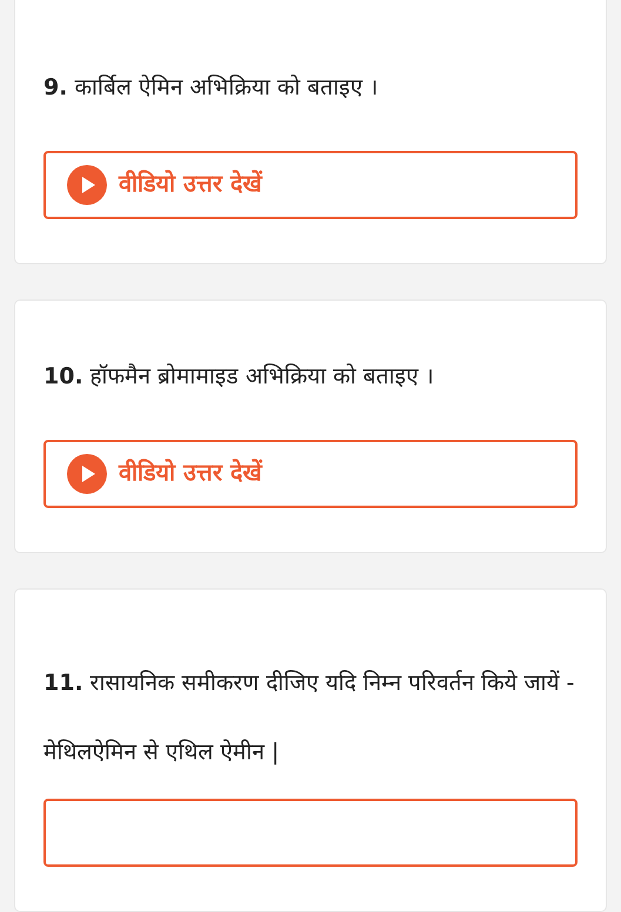9. कार्बिल ऐमिन अभिक्रिया को बताइए ।
वीडियो उत्तर देखें
10. हॉफमैन ब्रोमामाइड अभिक्रिया को बताइए ।
वीडियो उत्तर देखें
11. रासायनिक समीकरण दीजिए यदि निम्न परिवर्तन किये जायें -
मेथिलऐमिन से एथिल ऐमीन |